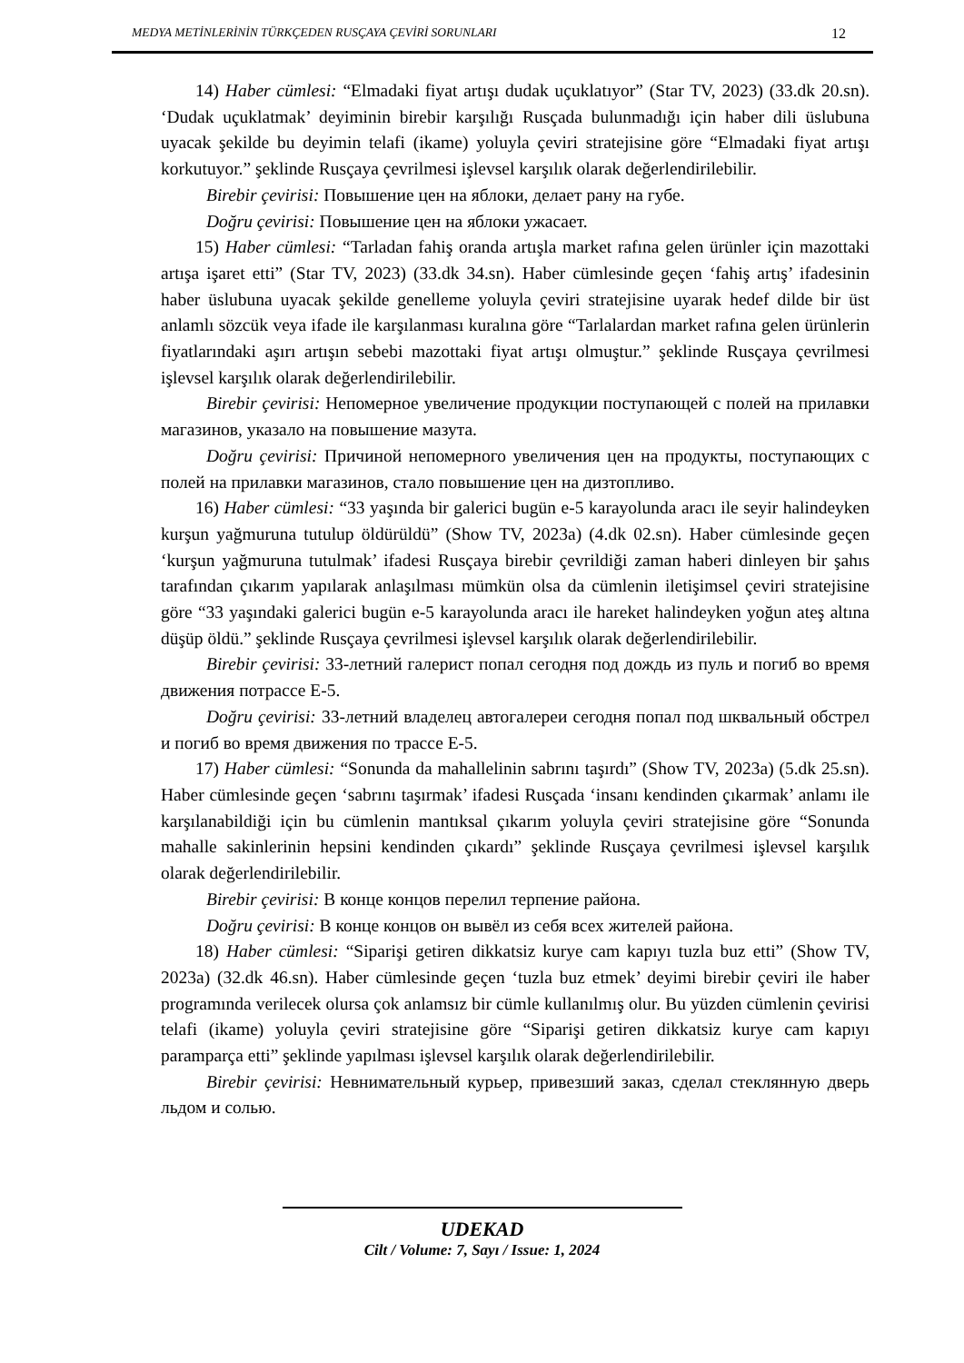MEDYA METİNLERİNİN TÜRKÇEDEN RUSÇAYA ÇEVİRİ SORUNLARI 12
14) Haber cümlesi: “Elmadaki fiyat artışı dudak uçuklatıyor” (Star TV, 2023) (33.dk 20.sn). ‘Dudak uçuklatmak’ deyiminin birebir karşılığı Rusçada bulunmadığı için haber dili üslubuna uyacak şekilde bu deyimin telafi (ikame) yoluyla çeviri stratejisine göre “Elmadaki fiyat artışı korkutuyor.” şeklinde Rusçaya çevrilmesi işlevsel karşılık olarak değerlendirilebilir.
Birebir çevirisi: Повышение цен на яблоки, делает рану на губе.
Doğru çevirisi: Повышение цен на яблоки ужасает.
15) Haber cümlesi: “Tarladan fahiş oranda artışla market rafına gelen ürünler için mazottaki artışa işaret etti” (Star TV, 2023) (33.dk 34.sn). Haber cümlesinde geçen ‘fahiş artış’ ifadesinin haber üslubuna uyacak şekilde genelleme yoluyla çeviri stratejisine uyarak hedef dilde bir üst anlamlı sözcük veya ifade ile karşılanması kuralına göre “Tarlalardan market rafına gelen ürünlerin fiyatlarındaki aşırı artışın sebebi mazottaki fiyat artışı olmuştur.” şeklinde Rusçaya çevrilmesi işlevsel karşılık olarak değerlendirilebilir.
Birebir çevirisi: Непомерное увеличение продукции поступающей с полей на прилавки магазинов, указало на повышение мазута.
Doğru çevirisi: Причиной непомерного увеличения цен на продукты, поступающих с полей на прилавки магазинов, стало повышение цен на дизтопливо.
16) Haber cümlesi: “33 yaşında bir galerici bugün e-5 karayolunda aracı ile seyir halindeyken kurşun yağmuruna tutulup öldürüldü” (Show TV, 2023a) (4.dk 02.sn). Haber cümlesinde geçen ‘kurşun yağmuruna tutulmak’ ifadesi Rusçaya birebir çevrildiği zaman haberi dinleyen bir şahıs tarafından çıkarım yapılarak anlaşılması mümkün olsa da cümlenin iletişimsel çeviri stratejisine göre “33 yaşındaki galerici bugün e-5 karayolunda aracı ile hareket halindeyken yoğun ateş altına düşüp öldü.” şeklinde Rusçaya çevrilmesi işlevsel karşılık olarak değerlendirilebilir.
Birebir çevirisi: 33-летний галерист попал сегодня под дождь из пуль и погиб во время движения потрассе E-5.
Doğru çevirisi: 33-летний владелец автогалереи сегодня попал под шквальный обстрел и погиб во время движения по трассе E-5.
17) Haber cümlesi: “Sonunda da mahallelinin sabrını taşırdı” (Show TV, 2023a) (5.dk 25.sn). Haber cümlesinde geçen ‘sabrını taşırmak’ ifadesi Rusçada ‘insanı kendinden çıkarmak’ anlamı ile karşılanabildiği için bu cümlenin mantıksal çıkarım yoluyla çeviri stratejisine göre “Sonunda mahalle sakinlerinin hepsini kendinden çıkardı” şeklinde Rusçaya çevrilmesi işlevsel karşılık olarak değerlendirilebilir.
Birebir çevirisi: В конце концов перелил терпение района.
Doğru çevirisi: В конце концов он вывёл из себя всех жителей района.
18) Haber cümlesi: “Siparişi getiren dikkatsiz kurye cam kapıyı tuzla buz etti” (Show TV, 2023a) (32.dk 46.sn). Haber cümlesinde geçen ‘tuzla buz etmek’ deyimi birebir çeviri ile haber programında verilecek olursa çok anlamsız bir cümle kullanılmış olur. Bu yüzden cümlenin çevirisi telafi (ikame) yoluyla çeviri stratejisine göre “Siparişi getiren dikkatsiz kurye cam kapıyı paramparça etti” şeklinde yapılması işlevsel karşılık olarak değerlendirilebilir.
Birebir çevirisi: Невнимательный курьер, привезший заказ, сделал стеклянную дверь льдом и солью.
UDEKAD
Cilt / Volume: 7, Sayı / Issue: 1, 2024